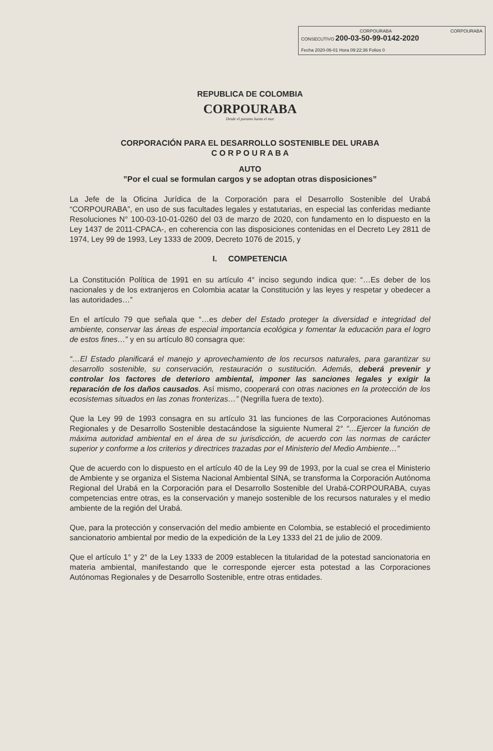CORPOURABA CORPOURABA
CONSECUTIVO 200-03-50-99-0142-2020
Fecha 2020-06-01 Hora 09:22:36 Folios 0
REPUBLICA DE COLOMBIA
CORPOURABA
Desde el paramo hasta el mar
CORPORACIÓN PARA EL DESARROLLO SOSTENIBLE DEL URABA
C O R P O U R A B A
AUTO
”Por el cual se formulan cargos y se adoptan otras disposiciones”
La Jefe de la Oficina Jurídica de la Corporación para el Desarrollo Sostenible del Urabá “CORPOURABA”, en uso de sus facultades legales y estatutarias, en especial las conferidas mediante Resoluciones N° 100-03-10-01-0260 del 03 de marzo de 2020, con fundamento en lo dispuesto en la Ley 1437 de 2011-CPACA-, en coherencia con las disposiciones contenidas en el Decreto Ley 2811 de 1974, Ley 99 de 1993, Ley 1333 de 2009, Decreto 1076 de 2015, y
I. COMPETENCIA
La Constitución Política de 1991 en su artículo 4° inciso segundo indica que: “…Es deber de los nacionales y de los extranjeros en Colombia acatar la Constitución y las leyes y respetar y obedecer a las autoridades…”
En el artículo 79 que señala que “…es deber del Estado proteger la diversidad e integridad del ambiente, conservar las áreas de especial importancia ecológica y fomentar la educación para el logro de estos fines…” y en su artículo 80 consagra que:
“…El Estado planificará el manejo y aprovechamiento de los recursos naturales, para garantizar su desarrollo sostenible, su conservación, restauración o sustitución. Además, deberá prevenir y controlar los factores de deterioro ambiental, imponer las sanciones legales y exigir la reparación de los daños causados. Así mismo, cooperará con otras naciones en la protección de los ecosistemas situados en las zonas fronterizas…” (Negrilla fuera de texto).
Que la Ley 99 de 1993 consagra en su artículo 31 las funciones de las Corporaciones Autónomas Regionales y de Desarrollo Sostenible destacándose la siguiente Numeral 2° “…Ejercer la función de máxima autoridad ambiental en el área de su jurisdicción, de acuerdo con las normas de carácter superior y conforme a los criterios y directrices trazadas por el Ministerio del Medio Ambiente…”
Que de acuerdo con lo dispuesto en el artículo 40 de la Ley 99 de 1993, por la cual se crea el Ministerio de Ambiente y se organiza el Sistema Nacional Ambiental SINA, se transforma la Corporación Autónoma Regional del Urabá en la Corporación para el Desarrollo Sostenible del Urabá-CORPOURABA, cuyas competencias entre otras, es la conservación y manejo sostenible de los recursos naturales y el medio ambiente de la región del Urabá.
Que, para la protección y conservación del medio ambiente en Colombia, se estableció el procedimiento sancionatorio ambiental por medio de la expedición de la Ley 1333 del 21 de julio de 2009.
Que el artículo 1° y 2° de la Ley 1333 de 2009 establecen la titularidad de la potestad sancionatoria en materia ambiental, manifestando que le corresponde ejercer esta potestad a las Corporaciones Autónomas Regionales y de Desarrollo Sostenible, entre otras entidades.